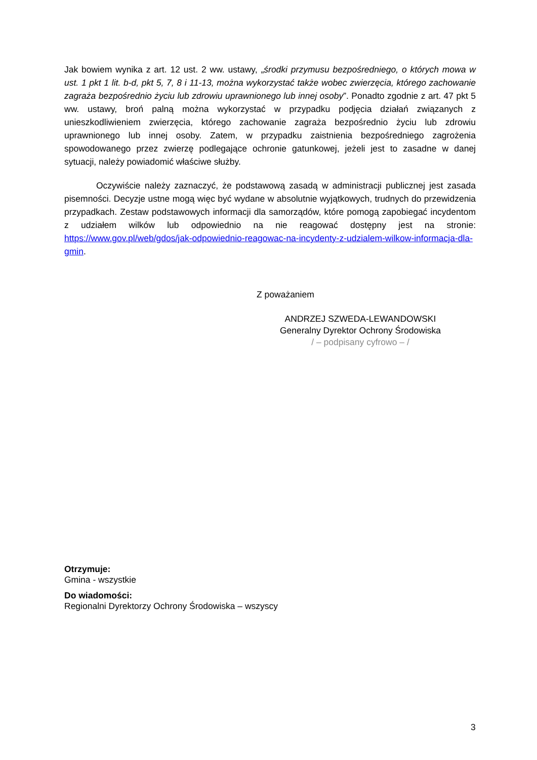Jak bowiem wynika z art. 12 ust. 2 ww. ustawy, „środki przymusu bezpośredniego, o których mowa w ust. 1 pkt 1 lit. b-d, pkt 5, 7, 8 i 11-13, można wykorzystać także wobec zwierzęcia, którego zachowanie zagraża bezpośrednio życiu lub zdrowiu uprawnionego lub innej osoby”. Ponadto zgodnie z art. 47 pkt 5 ww. ustawy, broń palną można wykorzystać w przypadku podjęcia działań związanych z unieszkodliwieniem zwierzęcia, którego zachowanie zagraża bezpośrednio życiu lub zdrowiu uprawnionego lub innej osoby. Zatem, w przypadku zaistnienia bezpośredniego zagrożenia spowodowanego przez zwierzę podlegające ochronie gatunkowej, jeżeli jest to zasadne w danej sytuacji, należy powiadomić właściwe służby.
Oczywiście należy zaznaczyć, że podstawową zasadą w administracji publicznej jest zasada pisemności. Decyzje ustne mogą więc być wydane w absolutnie wyjątkowych, trudnych do przewidzenia przypadkach. Zestaw podstawowych informacji dla samorządów, które pomogą zapobiegać incydentom z udziałem wilków lub odpowiednio na nie reagować dostępny jest na stronie: https://www.gov.pl/web/gdos/jak-odpowiednio-reagowac-na-incydenty-z-udzialem-wilkow-informacja-dla-gmin.
Z poważaniem
ANDRZEJ SZWEDA-LEWANDOWSKI
Generalny Dyrektor Ochrony Środowiska
/ – podpisany cyfrowo – /
Otrzymuje:
Gmina - wszystkie
Do wiadomości:
Regionalni Dyrektorzy Ochrony Środowiska – wszyscy
3